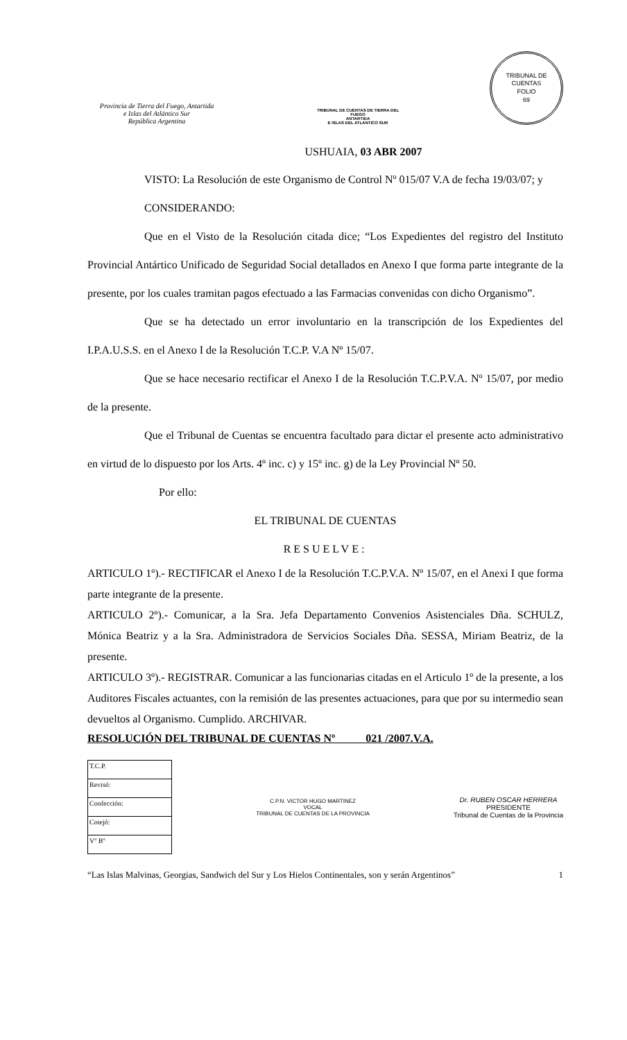Provincia de Tierra del Fuego, Antartida
e Islas del Atlántico Sur
República Argentina
TRIBUNAL DE CUENTAS DE TIERRA DEL FUEGO
ANTARTIDA
E ISLAS DEL ATLANTICO SUR
TRIBUNAL DE CUENTAS
FOLIO
69
USHUAIA, 03 ABR 2007
VISTO: La Resolución de este Organismo de Control Nº 015/07 V.A de fecha 19/03/07; y
CONSIDERANDO:
Que en el Visto de la Resolución citada dice; “Los Expedientes del registro del Instituto Provincial Antártico Unificado de Seguridad Social detallados en Anexo I que forma parte integrante de la presente, por los cuales tramitan pagos efectuado a las Farmacias convenidas con dicho Organismo”.
Que se ha detectado un error involuntario en la transcripción de los Expedientes del I.P.A.U.S.S. en el Anexo I de la Resolución T.C.P. V.A Nº 15/07.
Que se hace necesario rectificar el Anexo I de la Resolución T.C.P.V.A. Nº 15/07, por medio de la presente.
Que el Tribunal de Cuentas se encuentra facultado para dictar el presente acto administrativo en virtud de lo dispuesto por los Arts. 4º inc. c) y 15º inc. g) de la Ley Provincial Nº 50.
Por ello:
EL TRIBUNAL DE CUENTAS
RESUELVE:
ARTICULO 1º).- RECTIFICAR el Anexo I de la Resolución T.C.P.V.A. Nº 15/07, en el Anexi I que forma parte integrante de la presente.
ARTICULO 2º).- Comunicar, a la Sra. Jefa Departamento Convenios Asistenciales Dña. SCHULZ, Mónica Beatriz y a la Sra. Administradora de Servicios Sociales Dña. SESSA, Miriam Beatriz, de la presente.
ARTICULO 3º).- REGISTRAR. Comunicar a las funcionarias citadas en el Articulo 1º de la presente, a los Auditores Fiscales actuantes, con la remisión de las presentes actuaciones, para que por su intermedio sean devueltos al Organismo. Cumplido. ARCHIVAR.
RESOLUCIÓN DEL TRIBUNAL DE CUENTAS Nº 021 /2007.V.A.
T.C.P.
Revisó:
Confección:
Cotejó:
Vº Bº
C.P.N. VICTOR HUGO MARTINEZ
VOCAL
TRIBUNAL DE CUENTAS DE LA PROVINCIA
Dr. RUBEN OSCAR HERRERA
PRESIDENTE
Tribunal de Cuentas de la Provincia
“Las Islas Malvinas, Georgias, Sandwich del Sur y Los Hielos Continentales, son y serán Argentinos” 1